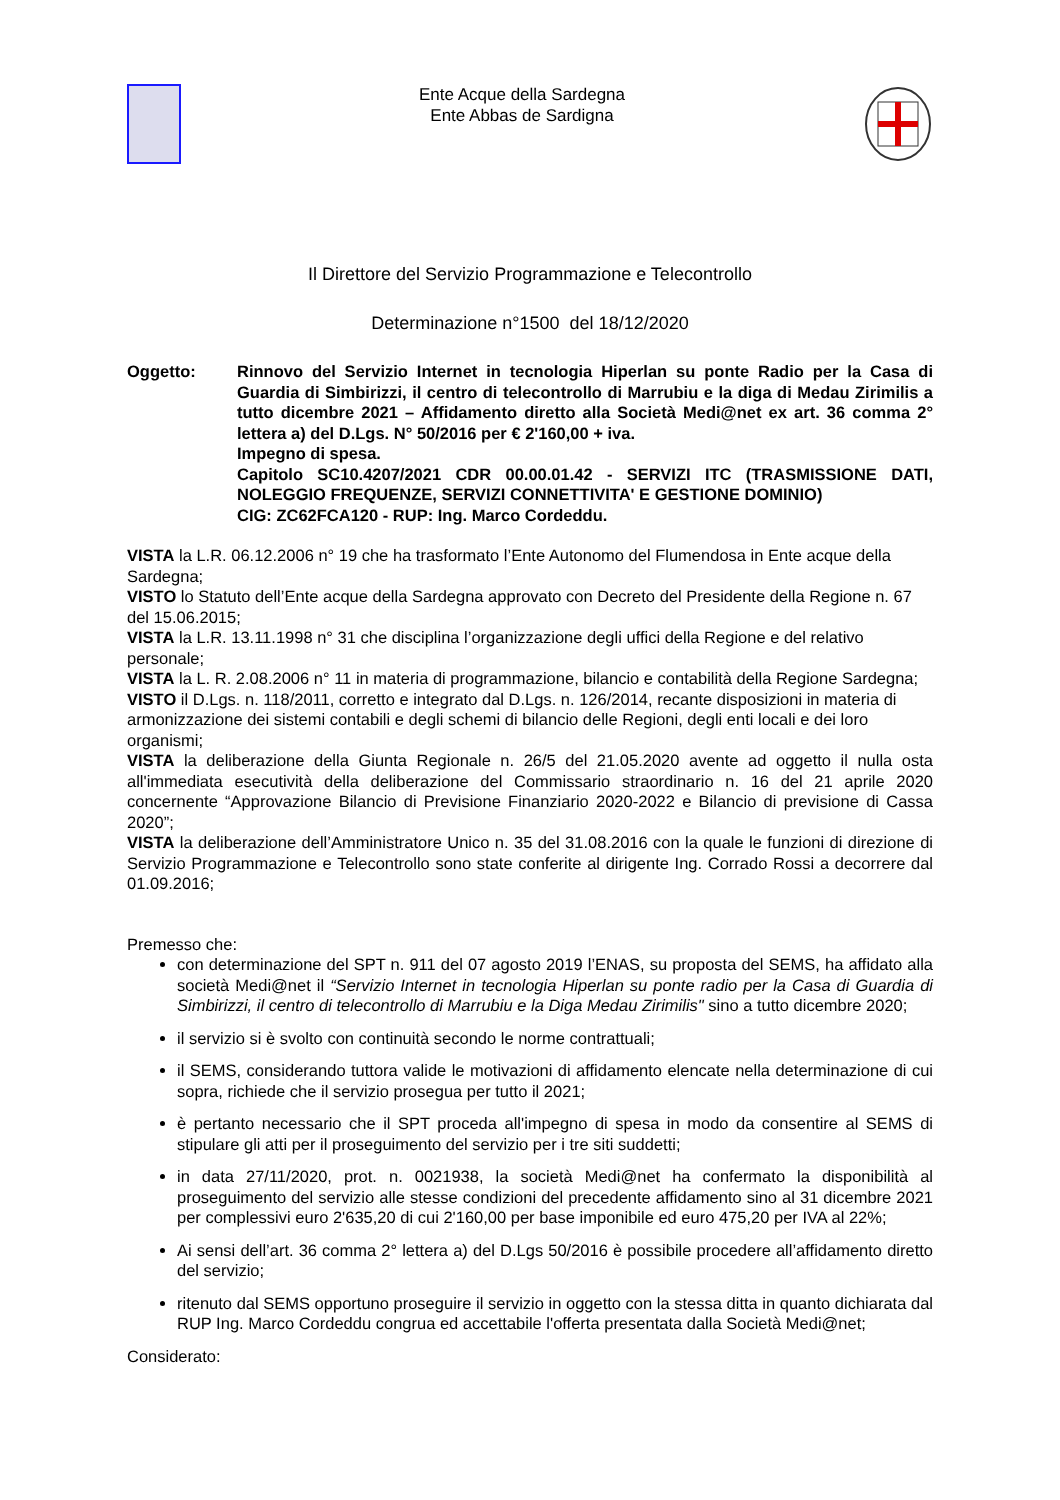Ente Acque della Sardegna
Ente Abbas de Sardigna
Il Direttore del Servizio Programmazione e Telecontrollo
Determinazione n°1500 del 18/12/2020
Oggetto: Rinnovo del Servizio Internet in tecnologia Hiperlan su ponte Radio per la Casa di Guardia di Simbirizzi, il centro di telecontrollo di Marrubiu e la diga di Medau Zirimilis a tutto dicembre 2021 – Affidamento diretto alla Società Medi@net ex art. 36 comma 2° lettera a) del D.Lgs. N° 50/2016 per € 2'160,00 + iva.
Impegno di spesa.
Capitolo SC10.4207/2021 CDR 00.00.01.42 - SERVIZI ITC (TRASMISSIONE DATI, NOLEGGIO FREQUENZE, SERVIZI CONNETTIVITA' E GESTIONE DOMINIO)
CIG: ZC62FCA120 - RUP: Ing. Marco Cordeddu.
VISTA la L.R. 06.12.2006 n° 19 che ha trasformato l’Ente Autonomo del Flumendosa in Ente acque della Sardegna;
VISTO lo Statuto dell’Ente acque della Sardegna approvato con Decreto del Presidente della Regione n. 67 del 15.06.2015;
VISTA la L.R. 13.11.1998 n° 31 che disciplina l’organizzazione degli uffici della Regione e del relativo personale;
VISTA la L. R. 2.08.2006 n° 11 in materia di programmazione, bilancio e contabilità della Regione Sardegna;
VISTO il D.Lgs. n. 118/2011, corretto e integrato dal D.Lgs. n. 126/2014, recante disposizioni in materia di armonizzazione dei sistemi contabili e degli schemi di bilancio delle Regioni, degli enti locali e dei loro organismi;
VISTA la deliberazione della Giunta Regionale n. 26/5 del 21.05.2020 avente ad oggetto il nulla osta all'immediata esecutività della deliberazione del Commissario straordinario n. 16 del 21 aprile 2020 concernente “Approvazione Bilancio di Previsione Finanziario 2020-2022 e Bilancio di previsione di Cassa 2020”;
VISTA la deliberazione dell’Amministratore Unico n. 35 del 31.08.2016 con la quale le funzioni di direzione di Servizio Programmazione e Telecontrollo sono state conferite al dirigente Ing. Corrado Rossi a decorrere dal 01.09.2016;
Premesso che:
con determinazione del SPT n. 911 del 07 agosto 2019 l’ENAS, su proposta del SEMS, ha affidato alla società Medi@net il “Servizio Internet in tecnologia Hiperlan su ponte radio per la Casa di Guardia di Simbirizzi, il centro di telecontrollo di Marrubiu e la Diga Medau Zirimilis" sino a tutto dicembre 2020;
il servizio si è svolto con continuità secondo le norme contrattuali;
il SEMS, considerando tuttora valide le motivazioni di affidamento elencate nella determinazione di cui sopra, richiede che il servizio prosegua per tutto il 2021;
è pertanto necessario che il SPT proceda all'impegno di spesa in modo da consentire al SEMS di stipulare gli atti per il proseguimento del servizio per i tre siti suddetti;
in data 27/11/2020, prot. n. 0021938, la società Medi@net ha confermato la disponibilità al proseguimento del servizio alle stesse condizioni del precedente affidamento sino al 31 dicembre 2021 per complessivi euro 2'635,20 di cui 2'160,00 per base imponibile ed euro 475,20 per IVA al 22%;
Ai sensi dell’art. 36 comma 2° lettera a) del D.Lgs 50/2016 è possibile procedere all’affidamento diretto del servizio;
ritenuto dal SEMS opportuno proseguire il servizio in oggetto con la stessa ditta in quanto dichiarata dal RUP Ing. Marco Cordeddu congrua ed accettabile l'offerta presentata dalla Società Medi@net;
Considerato: